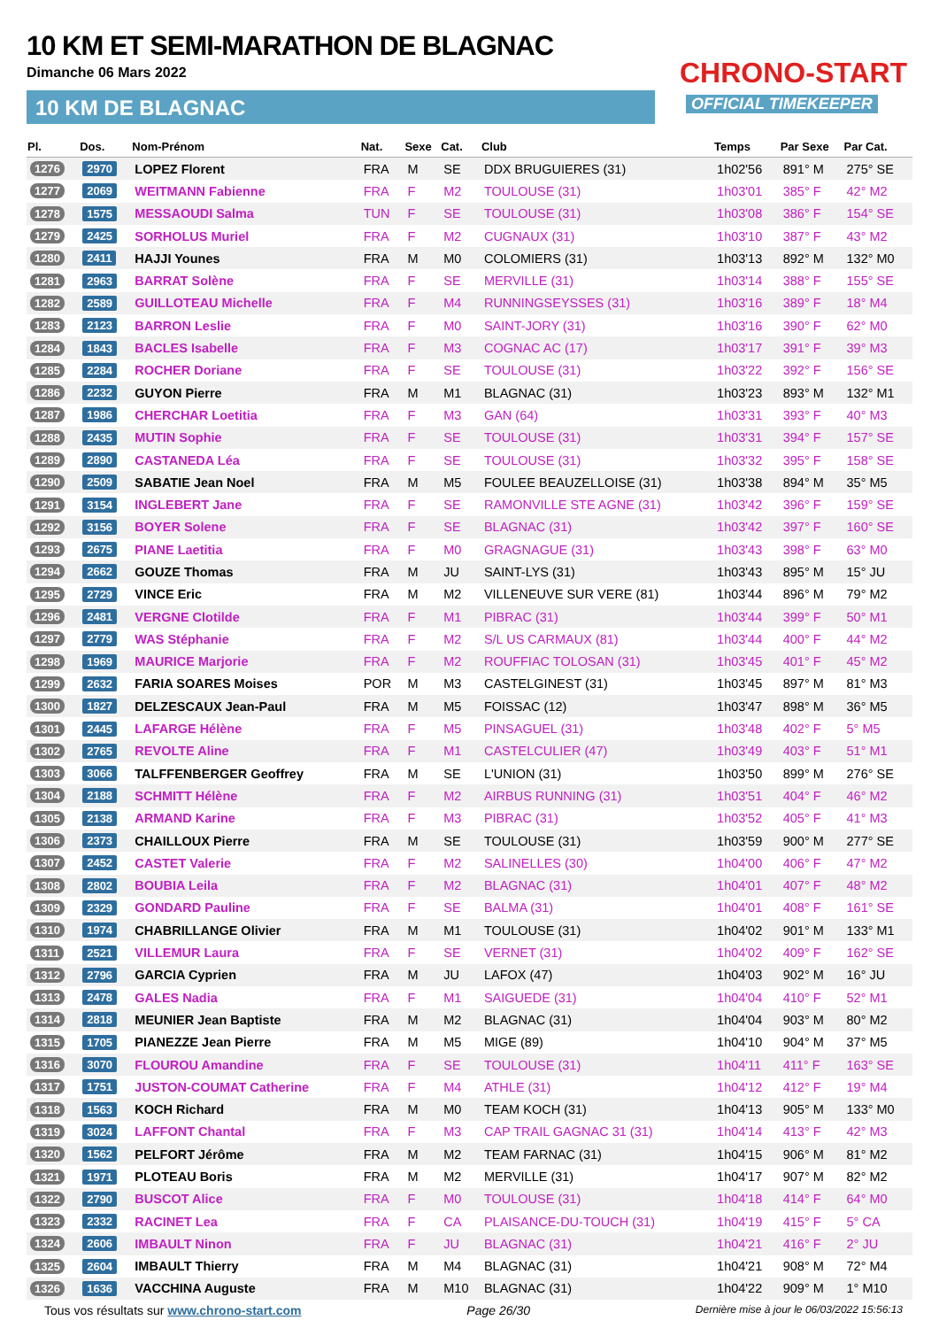10 KM ET SEMI-MARATHON DE BLAGNAC
Dimanche 06 Mars 2022
10 KM DE BLAGNAC
CHRONO-START
OFFICIAL TIMEKEEPER
| Pl. | Dos. | Nom-Prénom | Nat. | Sexe | Cat. | Club | Temps | Par Sexe | Par Cat. |
| --- | --- | --- | --- | --- | --- | --- | --- | --- | --- |
| 1276 | 2970 | LOPEZ Florent | FRA | M | SE | DDX BRUGUIERES (31) | 1h02'56 | 891° M | 275° SE |
| 1277 | 2069 | WEITMANN Fabienne | FRA | F | M2 | TOULOUSE (31) | 1h03'01 | 385° F | 42° M2 |
| 1278 | 1575 | MESSAOUDI Salma | TUN | F | SE | TOULOUSE (31) | 1h03'08 | 386° F | 154° SE |
| 1279 | 2425 | SORHOLUS Muriel | FRA | F | M2 | CUGNAUX (31) | 1h03'10 | 387° F | 43° M2 |
| 1280 | 2411 | HAJJI Younes | FRA | M | M0 | COLOMIERS (31) | 1h03'13 | 892° M | 132° M0 |
| 1281 | 2963 | BARRAT Solène | FRA | F | SE | MERVILLE (31) | 1h03'14 | 388° F | 155° SE |
| 1282 | 2589 | GUILLOTEAU Michelle | FRA | F | M4 | RUNNINGSEYSSES (31) | 1h03'16 | 389° F | 18° M4 |
| 1283 | 2123 | BARRON Leslie | FRA | F | M0 | SAINT-JORY (31) | 1h03'16 | 390° F | 62° M0 |
| 1284 | 1843 | BACLES Isabelle | FRA | F | M3 | COGNAC AC (17) | 1h03'17 | 391° F | 39° M3 |
| 1285 | 2284 | ROCHER Doriane | FRA | F | SE | TOULOUSE (31) | 1h03'22 | 392° F | 156° SE |
| 1286 | 2232 | GUYON Pierre | FRA | M | M1 | BLAGNAC (31) | 1h03'23 | 893° M | 132° M1 |
| 1287 | 1986 | CHERCHAR Loetitia | FRA | F | M3 | GAN (64) | 1h03'31 | 393° F | 40° M3 |
| 1288 | 2435 | MUTIN Sophie | FRA | F | SE | TOULOUSE (31) | 1h03'31 | 394° F | 157° SE |
| 1289 | 2890 | CASTANEDA Léa | FRA | F | SE | TOULOUSE (31) | 1h03'32 | 395° F | 158° SE |
| 1290 | 2509 | SABATIE Jean Noel | FRA | M | M5 | FOULEE BEAUZELLOISE (31) | 1h03'38 | 894° M | 35° M5 |
| 1291 | 3154 | INGLEBERT Jane | FRA | F | SE | RAMONVILLE STE AGNE (31) | 1h03'42 | 396° F | 159° SE |
| 1292 | 3156 | BOYER Solene | FRA | F | SE | BLAGNAC (31) | 1h03'42 | 397° F | 160° SE |
| 1293 | 2675 | PIANE Laetitia | FRA | F | M0 | GRAGNAGUE (31) | 1h03'43 | 398° F | 63° M0 |
| 1294 | 2662 | GOUZE Thomas | FRA | M | JU | SAINT-LYS (31) | 1h03'43 | 895° M | 15° JU |
| 1295 | 2729 | VINCE Eric | FRA | M | M2 | VILLENEUVE SUR VERE (81) | 1h03'44 | 896° M | 79° M2 |
| 1296 | 2481 | VERGNE Clotilde | FRA | F | M1 | PIBRAC (31) | 1h03'44 | 399° F | 50° M1 |
| 1297 | 2779 | WAS Stéphanie | FRA | F | M2 | S/L US CARMAUX (81) | 1h03'44 | 400° F | 44° M2 |
| 1298 | 1969 | MAURICE Marjorie | FRA | F | M2 | ROUFFIAC TOLOSAN (31) | 1h03'45 | 401° F | 45° M2 |
| 1299 | 2632 | FARIA SOARES Moises | POR | M | M3 | CASTELGINEST (31) | 1h03'45 | 897° M | 81° M3 |
| 1300 | 1827 | DELZESCAUX Jean-Paul | FRA | M | M5 | FOISSAC (12) | 1h03'47 | 898° M | 36° M5 |
| 1301 | 2445 | LAFARGE Hélène | FRA | F | M5 | PINSAGUEL (31) | 1h03'48 | 402° F | 5° M5 |
| 1302 | 2765 | REVOLTE Aline | FRA | F | M1 | CASTELCULIER (47) | 1h03'49 | 403° F | 51° M1 |
| 1303 | 3066 | TALFFENBERGER Geoffrey | FRA | M | SE | L'UNION (31) | 1h03'50 | 899° M | 276° SE |
| 1304 | 2188 | SCHMITT Hélène | FRA | F | M2 | AIRBUS RUNNING (31) | 1h03'51 | 404° F | 46° M2 |
| 1305 | 2138 | ARMAND Karine | FRA | F | M3 | PIBRAC (31) | 1h03'52 | 405° F | 41° M3 |
| 1306 | 2373 | CHAILLOUX Pierre | FRA | M | SE | TOULOUSE (31) | 1h03'59 | 900° M | 277° SE |
| 1307 | 2452 | CASTET Valerie | FRA | F | M2 | SALINELLES (30) | 1h04'00 | 406° F | 47° M2 |
| 1308 | 2802 | BOUBIA Leila | FRA | F | M2 | BLAGNAC (31) | 1h04'01 | 407° F | 48° M2 |
| 1309 | 2329 | GONDARD Pauline | FRA | F | SE | BALMA (31) | 1h04'01 | 408° F | 161° SE |
| 1310 | 1974 | CHABRILLANGE Olivier | FRA | M | M1 | TOULOUSE (31) | 1h04'02 | 901° M | 133° M1 |
| 1311 | 2521 | VILLEMUR Laura | FRA | F | SE | VERNET (31) | 1h04'02 | 409° F | 162° SE |
| 1312 | 2796 | GARCIA Cyprien | FRA | M | JU | LAFOX (47) | 1h04'03 | 902° M | 16° JU |
| 1313 | 2478 | GALES Nadia | FRA | F | M1 | SAIGUEDE (31) | 1h04'04 | 410° F | 52° M1 |
| 1314 | 2818 | MEUNIER Jean Baptiste | FRA | M | M2 | BLAGNAC (31) | 1h04'04 | 903° M | 80° M2 |
| 1315 | 1705 | PIANEZZE Jean Pierre | FRA | M | M5 | MIGE (89) | 1h04'10 | 904° M | 37° M5 |
| 1316 | 3070 | FLOUROU Amandine | FRA | F | SE | TOULOUSE (31) | 1h04'11 | 411° F | 163° SE |
| 1317 | 1751 | JUSTON-COUMAT Catherine | FRA | F | M4 | ATHLE (31) | 1h04'12 | 412° F | 19° M4 |
| 1318 | 1563 | KOCH Richard | FRA | M | M0 | TEAM KOCH (31) | 1h04'13 | 905° M | 133° M0 |
| 1319 | 3024 | LAFFONT Chantal | FRA | F | M3 | CAP TRAIL GAGNAC 31 (31) | 1h04'14 | 413° F | 42° M3 |
| 1320 | 1562 | PELFORT Jérôme | FRA | M | M2 | TEAM FARNAC (31) | 1h04'15 | 906° M | 81° M2 |
| 1321 | 1971 | PLOTEAU Boris | FRA | M | M2 | MERVILLE (31) | 1h04'17 | 907° M | 82° M2 |
| 1322 | 2790 | BUSCOT Alice | FRA | F | M0 | TOULOUSE (31) | 1h04'18 | 414° F | 64° M0 |
| 1323 | 2332 | RACINET Lea | FRA | F | CA | PLAISANCE-DU-TOUCH (31) | 1h04'19 | 415° F | 5° CA |
| 1324 | 2606 | IMBAULT Ninon | FRA | F | JU | BLAGNAC (31) | 1h04'21 | 416° F | 2° JU |
| 1325 | 2604 | IMBAULT Thierry | FRA | M | M4 | BLAGNAC (31) | 1h04'21 | 908° M | 72° M4 |
| 1326 | 1636 | VACCHINA Auguste | FRA | M | M10 | BLAGNAC (31) | 1h04'22 | 909° M | 1° M10 |
Tous vos résultats sur www.chrono-start.com Page 26/30 Dernière mise à jour le 06/03/2022 15:56:13